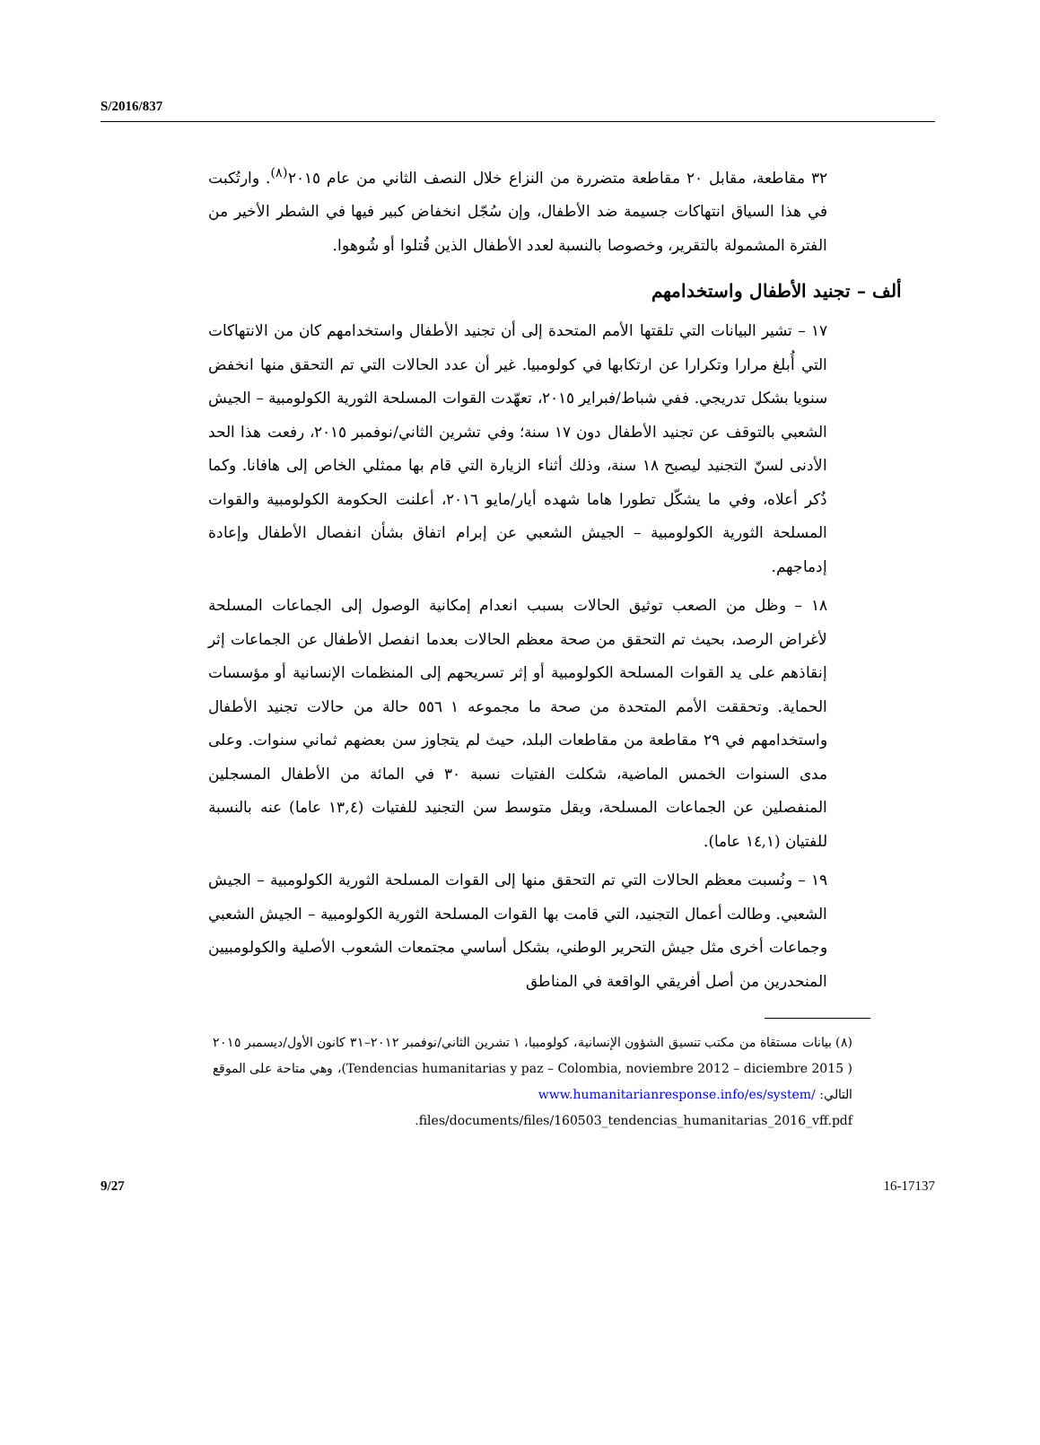S/2016/837
٣٢ مقاطعة، مقابل ٢٠ مقاطعة متضررة من النزاع خلال النصف الثاني من عام ٢٠١٥<sup>(٨)</sup>. وارتُكبت في هذا السياق انتهاكات جسيمة ضد الأطفال، وإن سُجّل انخفاض كبير فيها في الشطر الأخير من الفترة المشمولة بالتقرير، وخصوصا بالنسبة لعدد الأطفال الذين قُتلوا أو شُوهوا.
ألف – تجنيد الأطفال واستخدامهم
١٧ – تشير البيانات التي تلقتها الأمم المتحدة إلى أن تجنيد الأطفال واستخدامهم كان من الانتهاكات التي أُبلغ مرارا وتكرارا عن ارتكابها في كولومبيا. غير أن عدد الحالات التي تم التحقق منها انخفض سنويا بشكل تدريجي. ففي شباط/فبراير ٢٠١٥، تعهّدت القوات المسلحة الثورية الكولومبية – الجيش الشعبي بالتوقف عن تجنيد الأطفال دون ١٧ سنة؛ وفي تشرين الثاني/نوفمبر ٢٠١٥، رفعت هذا الحد الأدنى لسنّ التجنيد ليصبح ١٨ سنة، وذلك أثناء الزيارة التي قام بها ممثلي الخاص إلى هافانا. وكما ذُكر أعلاه، وفي ما يشكّل تطورا هاما شهده أيار/مايو ٢٠١٦، أعلنت الحكومة الكولومبية والقوات المسلحة الثورية الكولومبية – الجيش الشعبي عن إبرام اتفاق بشأن انفصال الأطفال وإعادة إدماجهم.
١٨ – وظل من الصعب توثيق الحالات بسبب انعدام إمكانية الوصول إلى الجماعات المسلحة لأغراض الرصد، بحيث تم التحقق من صحة معظم الحالات بعدما انفصل الأطفال عن الجماعات إثر إنقاذهم على يد القوات المسلحة الكولومبية أو إثر تسريحهم إلى المنظمات الإنسانية أو مؤسسات الحماية. وتحققت الأمم المتحدة من صحة ما مجموعه ١ ٥٥٦ حالة من حالات تجنيد الأطفال واستخدامهم في ٢٩ مقاطعة من مقاطعات البلد، حيث لم يتجاوز سن بعضهم ثماني سنوات. وعلى مدى السنوات الخمس الماضية، شكلت الفتيات نسبة ٣٠ في المائة من الأطفال المسجلين المنفصلين عن الجماعات المسلحة، ويقل متوسط سن التجنيد للفتيات (١٣,٤ عاما) عنه بالنسبة للفتيان (١٤,١ عاما).
١٩ – ونُسبت معظم الحالات التي تم التحقق منها إلى القوات المسلحة الثورية الكولومبية – الجيش الشعبي. وطالت أعمال التجنيد، التي قامت بها القوات المسلحة الثورية الكولومبية – الجيش الشعبي وجماعات أخرى مثل جيش التحرير الوطني، بشكل أساسي مجتمعات الشعوب الأصلية والكولومبيين المنحدرين من أصل أفريقي الواقعة في المناطق
(٨) بيانات مستقاة من مكتب تنسيق الشؤون الإنسانية، كولومبيا، ١ تشرين الثاني/نوفمبر ٢٠١٢–٣١ كانون الأول/ديسمبر ٢٠١٥ ( Tendencias humanitarias y paz – Colombia, noviembre 2012 – diciembre 2015)، وهي متاحة على الموقع التالي: www.humanitarianresponse.info/es/system/ files/documents/files/160503_tendencias_humanitarias_2016_vff.pdf.
9/27 16-17137